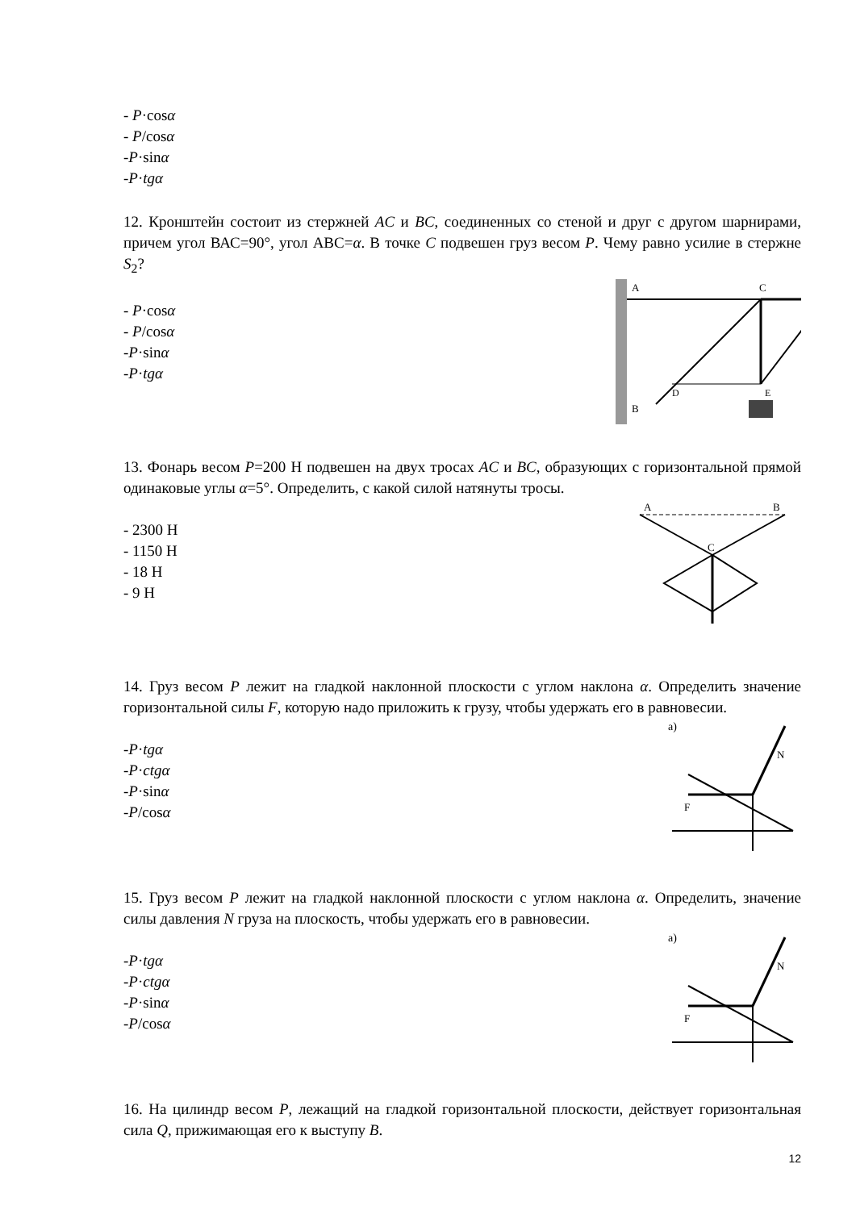- P·cosα
- P/cosα
-P·sinα
-P·tgα
12. Кронштейн состоит из стержней AC и BC, соединенных со стеной и друг с другом шарнирами, причем угол ВАС=90°, угол АВС=α. В точке C подвешен груз весом P. Чему равно усилие в стержне S<sub>2</sub>?
A
C
B
D
E
- P·cosα
- P/cosα
-P·sinα
-P·tgα
13. Фонарь весом P=200 Н подвешен на двух тросах AC и BC, образующих с горизонтальной прямой одинаковые углы α=5°. Определить, с какой силой натянуты тросы.
A
B
C
- 2300 Н
- 1150 Н
- 18 Н
- 9 Н
14. Груз весом P лежит на гладкой наклонной плоскости с углом наклона α. Определить значение горизонтальной силы F, которую надо приложить к грузу, чтобы удержать его в равновесии.
а)
F
N
-P·tgα
-P·ctgα
-P·sinα
-P/cosα
15. Груз весом P лежит на гладкой наклонной плоскости с углом наклона α. Определить, значение силы давления N груза на плоскость, чтобы удержать его в равновесии.
а)
F
N
-P·tgα
-P·ctgα
-P·sinα
-P/cosα
16. На цилиндр весом P, лежащий на гладкой горизонтальной плоскости, действует горизонтальная сила Q, прижимающая его к выступу B.
12